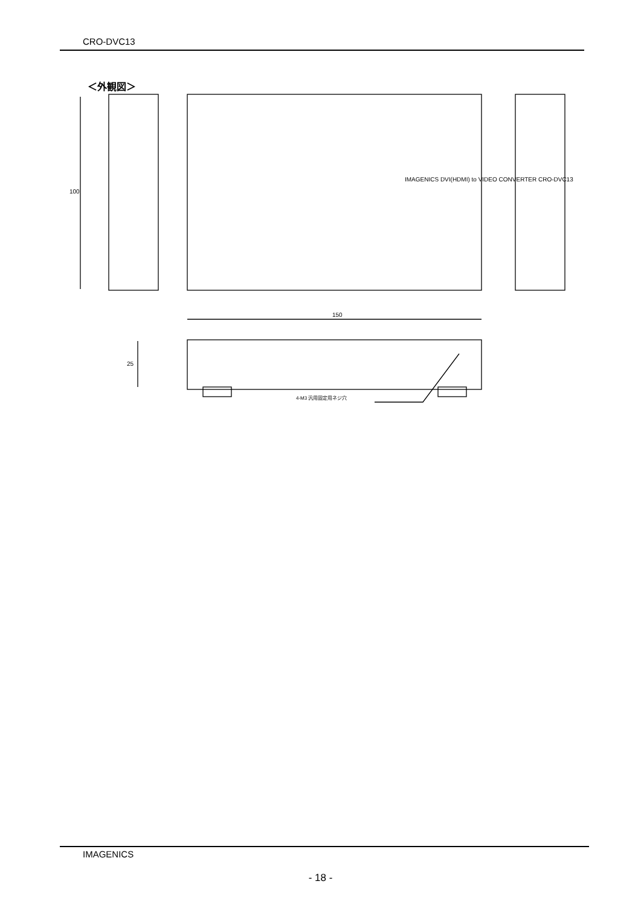CRO-DVC13
＜外観図＞
150
4-M3 汎用固定用ネジ穴
IMAGENICS DVI(HDMI) to VIDEO CONVERTER CRO-DVC13
100
25
IMAGENICS
- 18 -